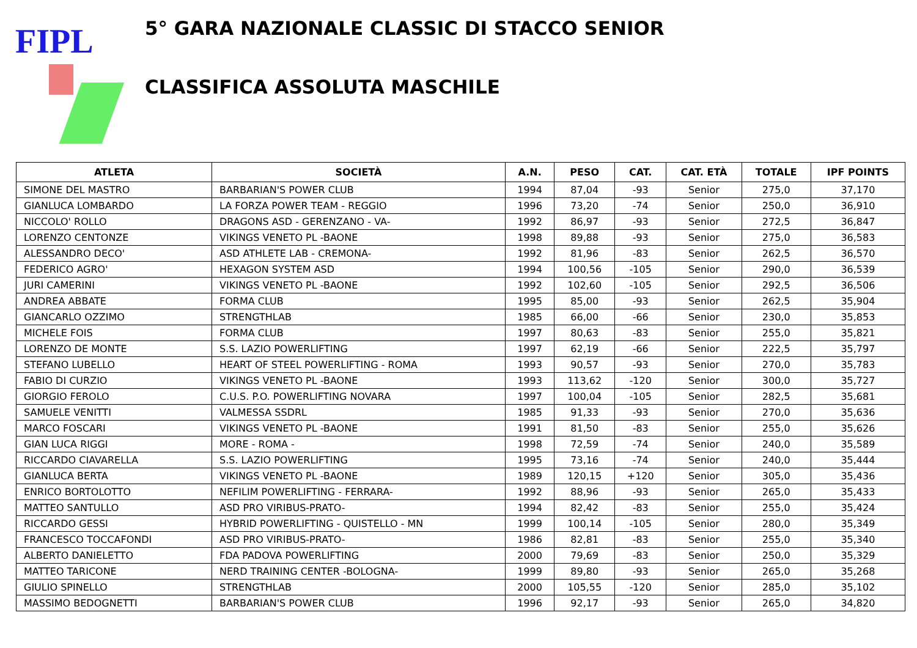FIPL
5° GARA NAZIONALE CLASSIC DI STACCO SENIOR
CLASSIFICA ASSOLUTA MASCHILE
| ATLETA | SOCIETÀ | A.N. | PESO | CAT. | CAT. ETÀ | TOTALE | IPF POINTS |
| --- | --- | --- | --- | --- | --- | --- | --- |
| SIMONE DEL MASTRO | BARBARIAN'S POWER CLUB | 1994 | 87,04 | -93 | Senior | 275,0 | 37,170 |
| GIANLUCA LOMBARDO | LA FORZA POWER TEAM - REGGIO | 1996 | 73,20 | -74 | Senior | 250,0 | 36,910 |
| NICCOLO' ROLLO | DRAGONS ASD - GERENZANO - VA- | 1992 | 86,97 | -93 | Senior | 272,5 | 36,847 |
| LORENZO CENTONZE | VIKINGS VENETO PL -BAONE | 1998 | 89,88 | -93 | Senior | 275,0 | 36,583 |
| ALESSANDRO DECO' | ASD ATHLETE LAB - CREMONA- | 1992 | 81,96 | -83 | Senior | 262,5 | 36,570 |
| FEDERICO AGRO' | HEXAGON SYSTEM ASD | 1994 | 100,56 | -105 | Senior | 290,0 | 36,539 |
| JURI CAMERINI | VIKINGS VENETO PL -BAONE | 1992 | 102,60 | -105 | Senior | 292,5 | 36,506 |
| ANDREA ABBATE | FORMA CLUB | 1995 | 85,00 | -93 | Senior | 262,5 | 35,904 |
| GIANCARLO OZZIMO | STRENGTHLAB | 1985 | 66,00 | -66 | Senior | 230,0 | 35,853 |
| MICHELE FOIS | FORMA CLUB | 1997 | 80,63 | -83 | Senior | 255,0 | 35,821 |
| LORENZO DE MONTE | S.S. LAZIO POWERLIFTING | 1997 | 62,19 | -66 | Senior | 222,5 | 35,797 |
| STEFANO LUBELLO | HEART OF STEEL POWERLIFTING - ROMA | 1993 | 90,57 | -93 | Senior | 270,0 | 35,783 |
| FABIO DI CURZIO | VIKINGS VENETO PL -BAONE | 1993 | 113,62 | -120 | Senior | 300,0 | 35,727 |
| GIORGIO FEROLO | C.U.S. P.O. POWERLIFTING NOVARA | 1997 | 100,04 | -105 | Senior | 282,5 | 35,681 |
| SAMUELE VENITTI | VALMESSA SSDRL | 1985 | 91,33 | -93 | Senior | 270,0 | 35,636 |
| MARCO FOSCARI | VIKINGS VENETO PL -BAONE | 1991 | 81,50 | -83 | Senior | 255,0 | 35,626 |
| GIAN LUCA RIGGI | MORE - ROMA - | 1998 | 72,59 | -74 | Senior | 240,0 | 35,589 |
| RICCARDO CIAVARELLA | S.S. LAZIO POWERLIFTING | 1995 | 73,16 | -74 | Senior | 240,0 | 35,444 |
| GIANLUCA BERTA | VIKINGS VENETO PL -BAONE | 1989 | 120,15 | +120 | Senior | 305,0 | 35,436 |
| ENRICO BORTOLOTTO | NEFILIM POWERLIFTING - FERRARA- | 1992 | 88,96 | -93 | Senior | 265,0 | 35,433 |
| MATTEO SANTULLO | ASD PRO VIRIBUS-PRATO- | 1994 | 82,42 | -83 | Senior | 255,0 | 35,424 |
| RICCARDO GESSI | HYBRID POWERLIFTING - QUISTELLO - MN | 1999 | 100,14 | -105 | Senior | 280,0 | 35,349 |
| FRANCESCO TOCCAFONDI | ASD PRO VIRIBUS-PRATO- | 1986 | 82,81 | -83 | Senior | 255,0 | 35,340 |
| ALBERTO DANIELETTO | FDA PADOVA POWERLIFTING | 2000 | 79,69 | -83 | Senior | 250,0 | 35,329 |
| MATTEO TARICONE | NERD TRAINING CENTER -BOLOGNA- | 1999 | 89,80 | -93 | Senior | 265,0 | 35,268 |
| GIULIO SPINELLO | STRENGTHLAB | 2000 | 105,55 | -120 | Senior | 285,0 | 35,102 |
| MASSIMO BEDOGNETTI | BARBARIAN'S POWER CLUB | 1996 | 92,17 | -93 | Senior | 265,0 | 34,820 |